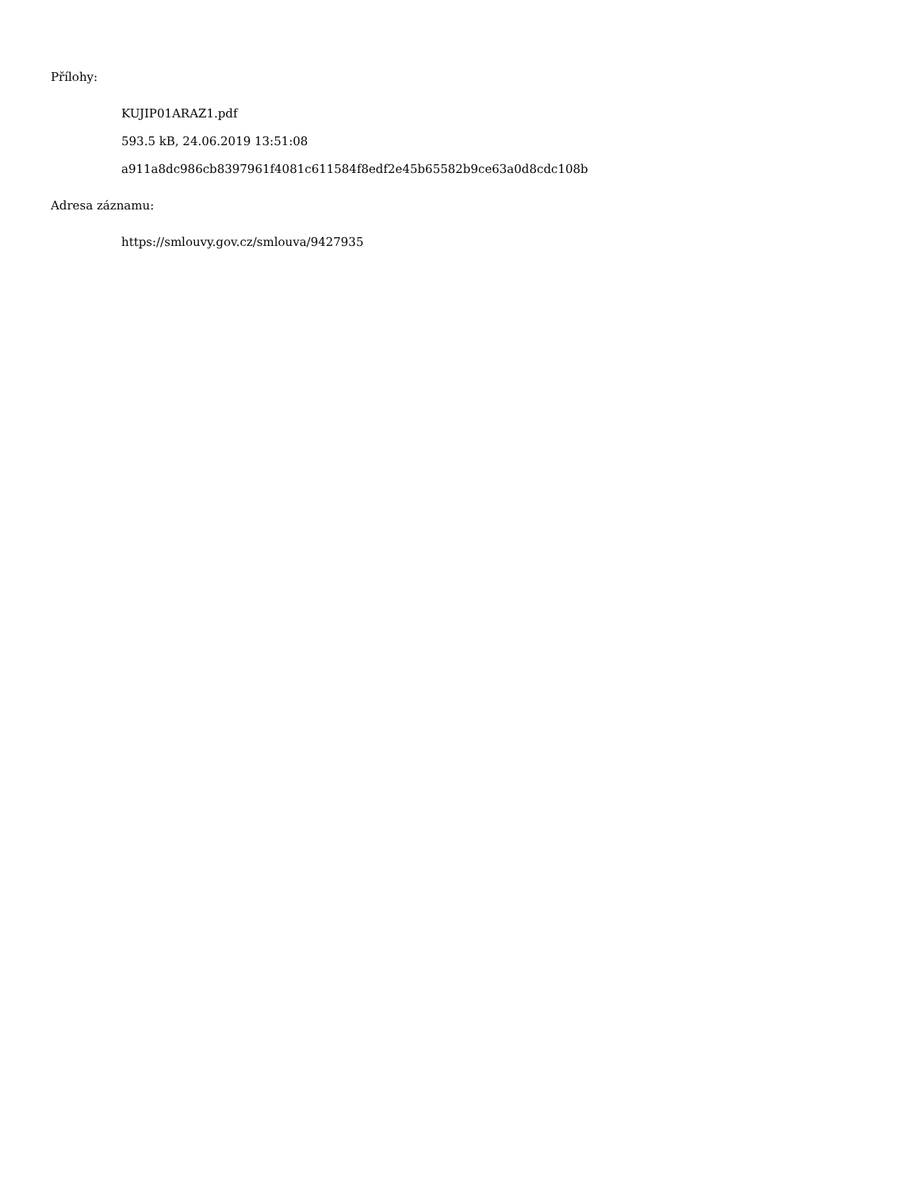Přílohy:
KUJIP01ARAZ1.pdf
593.5 kB, 24.06.2019 13:51:08
a911a8dc986cb8397961f4081c611584f8edf2e45b65582b9ce63a0d8cdc108b
Adresa záznamu:
https://smlouvy.gov.cz/smlouva/9427935